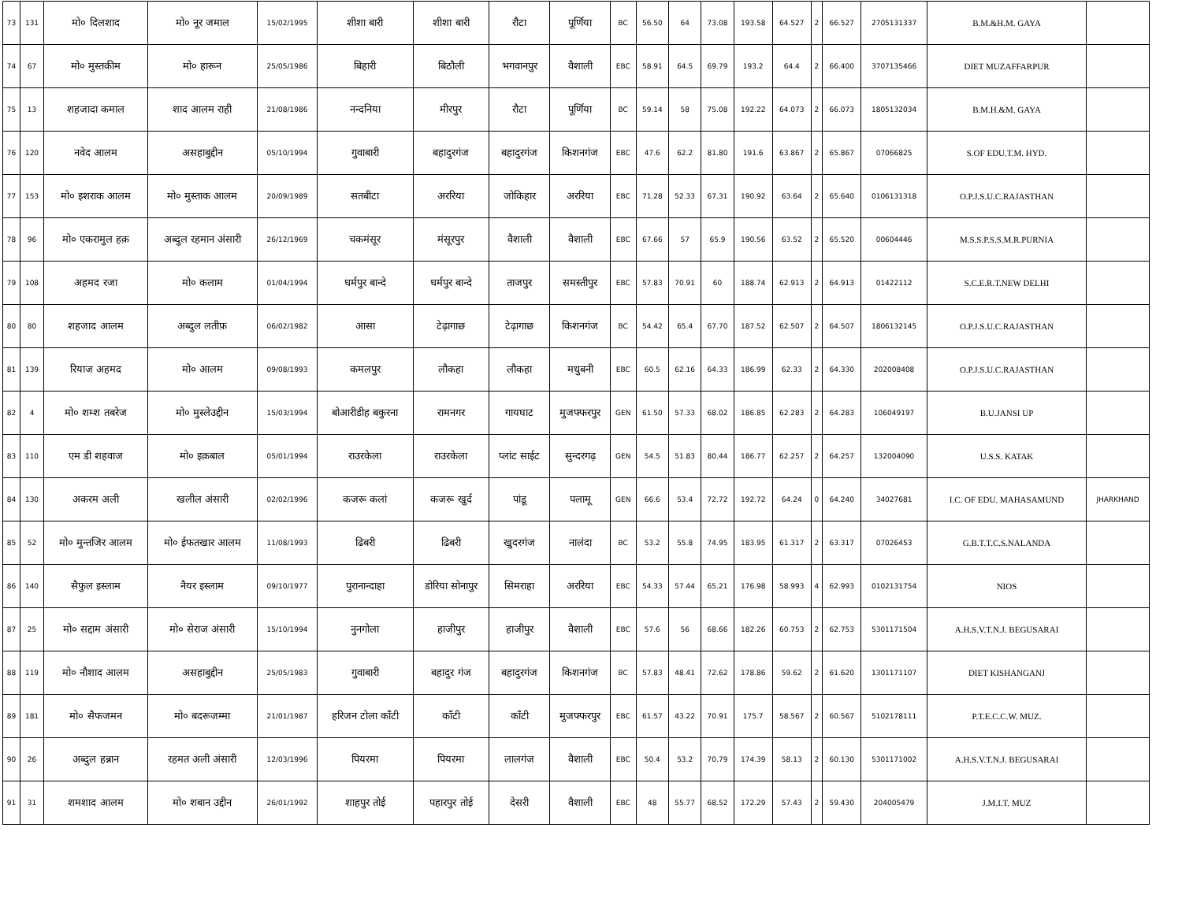| 73 | 131 | मो० दिलशाद | मो० नूर जमाल | 15/02/1995 | शीशा बारी | शीशा बारी | रौटा | पूर्णिया | BC | 56.50 | 64 | 73.08 | 193.58 | 64.527 | 2 | 66.527 | 2705131337 | B.M.&H.M. GAYA | |
| 74 | 67 | मो० मुस्तकीम | मो० हारून | 25/05/1986 | बिहारी | बिठौली | भगवानपुर | वैशाली | EBC | 58.91 | 64.5 | 69.79 | 193.2 | 64.4 | 2 | 66.400 | 3707135466 | DIET MUZAFFARPUR | |
| 75 | 13 | शहजादा कमाल | शाद आलम राही | 21/08/1986 | नन्दनिया | मीरपुर | रौटा | पूर्णिया | BC | 59.14 | 58 | 75.08 | 192.22 | 64.073 | 2 | 66.073 | 1805132034 | B.M.H.&M. GAYA | |
| 76 | 120 | नवेद आलम | असहाबुद्दीन | 05/10/1994 | गुवाबारी | बहादुरगंज | बहादुरगंज | किशनगंज | EBC | 47.6 | 62.2 | 81.80 | 191.6 | 63.867 | 2 | 65.867 | 07066825 | S.OF EDU.T.M. HYD. | |
| 77 | 153 | मो० इशराक आलम | मो० मुस्ताक आलम | 20/09/1989 | सतबीटा | अररिया | जोकिहार | अररिया | EBC | 71.28 | 52.33 | 67.31 | 190.92 | 63.64 | 2 | 65.640 | 0106131318 | O.P.J.S.U.C.RAJASTHAN | |
| 78 | 96 | मो० एकरामुल हक़ | अब्दुल रहमान अंसारी | 26/12/1969 | चकमंसूर | मंसूरपुर | वैशाली | वैशाली | EBC | 67.66 | 57 | 65.9 | 190.56 | 63.52 | 2 | 65.520 | 00604446 | M.S.S.P.S.S.M.R.PURNIA | |
| 79 | 108 | अहमद रजा | मो० कलाम | 01/04/1994 | धर्मपुर बान्दे | धर्मपुर बान्दे | ताजपुर | समस्तीपुर | EBC | 57.83 | 70.91 | 60 | 188.74 | 62.913 | 2 | 64.913 | 01422112 | S.C.E.R.T.NEW DELHI | |
| 80 | 80 | शहजाद आलम | अब्दुल लतीफ़ | 06/02/1982 | आसा | टेढ़ागाछ | टेढ़ागाछ | किशनगंज | BC | 54.42 | 65.4 | 67.70 | 187.52 | 62.507 | 2 | 64.507 | 1806132145 | O.P.J.S.U.C.RAJASTHAN | |
| 81 | 139 | रियाज अहमद | मो० आलम | 09/08/1993 | कमलपुर | लौकहा | लौकहा | मधुबनी | EBC | 60.5 | 62.16 | 64.33 | 186.99 | 62.33 | 2 | 64.330 | 202008408 | O.P.J.S.U.C.RAJASTHAN | |
| 82 | 4 | मो० शम्श तबरेज | मो० मुस्लेउद्दीन | 15/03/1994 | बोआरीडीह बकुरना | रामनगर | गायघाट | मुजफ्फरपुर | GEN | 61.50 | 57.33 | 68.02 | 186.85 | 62.283 | 2 | 64.283 | 106049197 | B.U.JANSI UP | |
| 83 | 110 | एम डी शहवाज | मो० इक़बाल | 05/01/1994 | राउरकेला | राउरकेला | प्लांट साईट | सुन्दरगढ़ | GEN | 54.5 | 51.83 | 80.44 | 186.77 | 62.257 | 2 | 64.257 | 132004090 | U.S.S. KATAK | |
| 84 | 130 | अकरम अली | खलील अंसारी | 02/02/1996 | कजरू कलां | कजरू खुर्द | पांडू | पलामू | GEN | 66.6 | 53.4 | 72.72 | 192.72 | 64.24 | 0 | 64.240 | 34027681 | I.C. OF EDU. MAHASAMUND | JHARKHAND |
| 85 | 52 | मो० मुन्तजिर आलम | मो० ईफतखार आलम | 11/08/1993 | ढिबरी | ढिबरी | खुदरगंज | नालंदा | BC | 53.2 | 55.8 | 74.95 | 183.95 | 61.317 | 2 | 63.317 | 07026453 | G.B.T.T.C.S.NALANDA | |
| 86 | 140 | सैफुल इस्लाम | नैयर इस्लाम | 09/10/1977 | पुरानान्दाहा | डोरिया सोनापुर | सिमराहा | अररिया | EBC | 54.33 | 57.44 | 65.21 | 176.98 | 58.993 | 4 | 62.993 | 0102131754 | NIOS | |
| 87 | 25 | मो० सद्दाम अंसारी | मो० सेराज अंसारी | 15/10/1994 | नुनगोला | हाजीपुर | हाजीपुर | वैशाली | EBC | 57.6 | 56 | 68.66 | 182.26 | 60.753 | 2 | 62.753 | 5301171504 | A.H.S.V.T.N.J. BEGUSARAI | |
| 88 | 119 | मो० नौशाद आलम | असहाबुद्दीन | 25/05/1983 | गुवाबारी | बहादुर गंज | बहादुरगंज | किशनगंज | BC | 57.83 | 48.41 | 72.62 | 178.86 | 59.62 | 2 | 61.620 | 1301171107 | DIET KISHANGANJ | |
| 89 | 181 | मो० सैफजमन | मो० बदरूजम्मा | 21/01/1987 | हरिजन टोला काँटी | काँटी | काँटी | मुजफ्फरपुर | EBC | 61.57 | 43.22 | 70.91 | 175.7 | 58.567 | 2 | 60.567 | 5102178111 | P.T.E.C.C.W. MUZ. | |
| 90 | 26 | अब्दुल हन्नान | रहमत अली अंसारी | 12/03/1996 | पियरमा | पियरमा | लालगंज | वैशाली | EBC | 50.4 | 53.2 | 70.79 | 174.39 | 58.13 | 2 | 60.130 | 5301171002 | A.H.S.V.T.N.J. BEGUSARAI | |
| 91 | 31 | शमशाद आलम | मो० शबान उद्दीन | 26/01/1992 | शाहपुर तोई | पहारपुर तोई | देसरी | वैशाली | EBC | 48 | 55.77 | 68.52 | 172.29 | 57.43 | 2 | 59.430 | 204005479 | J.M.I.T. MUZ | |